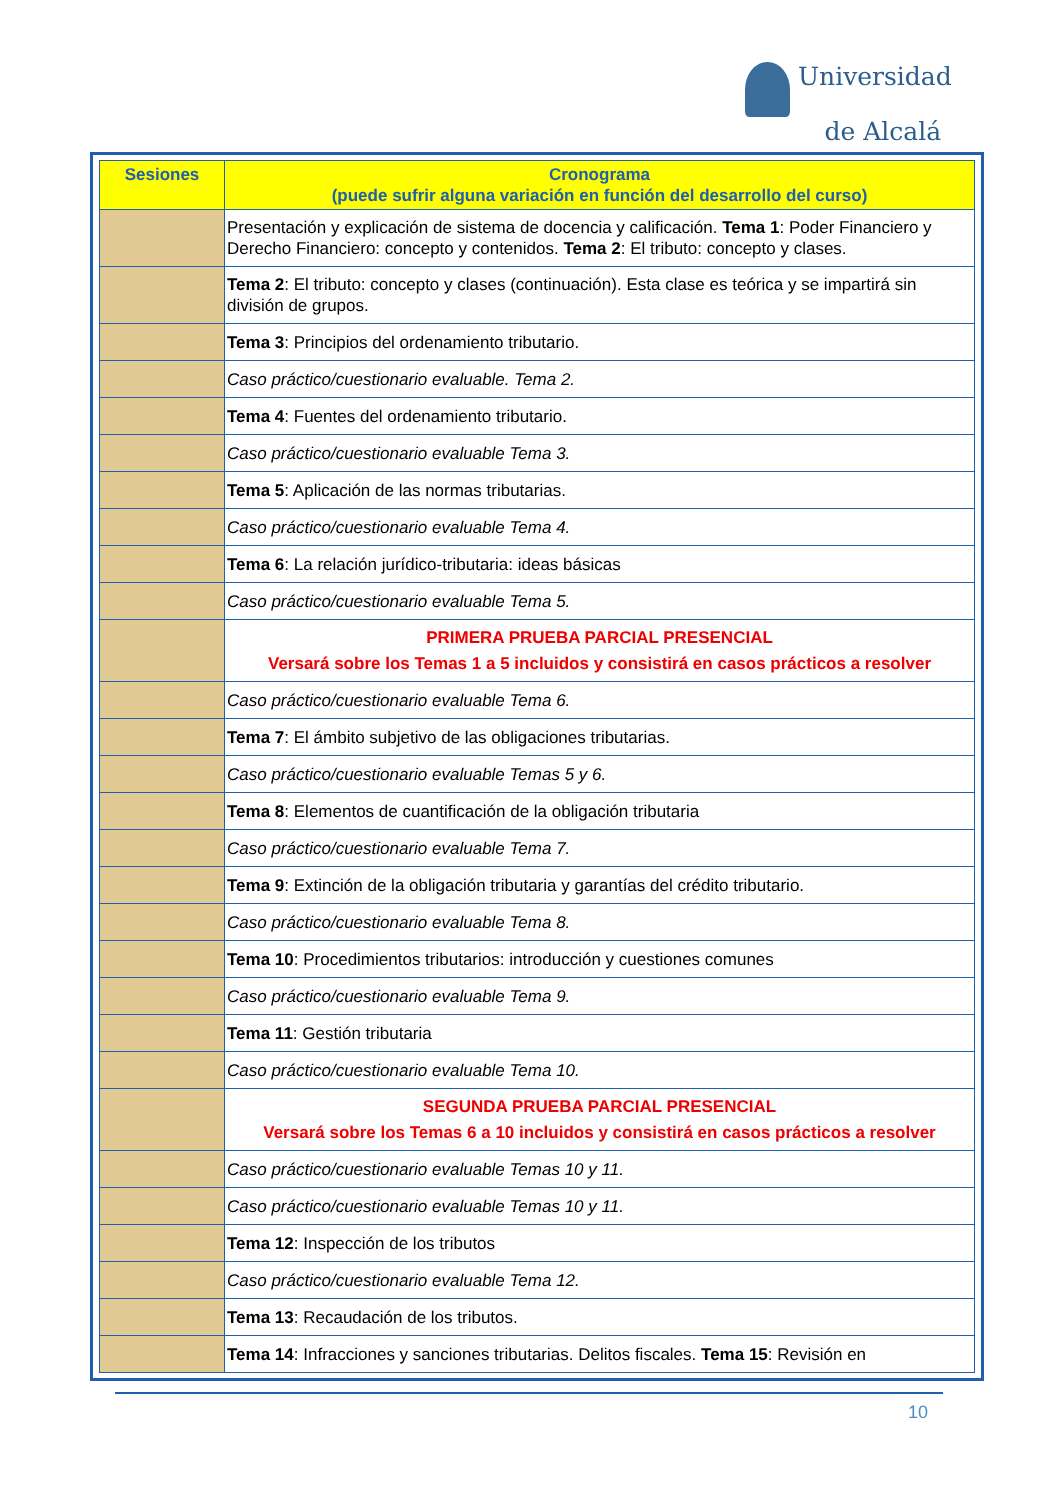Universidad
de Alcalá
| Sesiones | Cronograma (puede sufrir alguna variación en función del desarrollo del curso) |
| --- | --- |
| | Presentación y explicación de sistema de docencia y calificación. Tema 1 : Poder Financiero y Derecho Financiero: concepto y contenidos. Tema 2 : El tributo: concepto y clases. |
| | Tema 2 : El tributo: concepto y clases (continuación). Esta clase es teórica y se impartirá sin división de grupos. |
| | Tema 3 : Principios del ordenamiento tributario. |
| | Caso práctico/cuestionario evaluable. Tema 2. |
| | Tema 4 : Fuentes del ordenamiento tributario. |
| | Caso práctico/cuestionario evaluable Tema 3. |
| | Tema 5 : Aplicación de las normas tributarias. |
| | Caso práctico/cuestionario evaluable Tema 4. |
| | Tema 6 : La relación jurídico-tributaria: ideas básicas |
| | Caso práctico/cuestionario evaluable Tema 5. |
| | PRIMERA PRUEBA PARCIAL PRESENCIAL Versará sobre los Temas 1 a 5 incluidos y consistirá en casos prácticos a resolver |
| | Caso práctico/cuestionario evaluable Tema 6. |
| | Tema 7 : El ámbito subjetivo de las obligaciones tributarias. |
| | Caso práctico/cuestionario evaluable Temas 5 y 6. |
| | Tema 8 : Elementos de cuantificación de la obligación tributaria |
| | Caso práctico/cuestionario evaluable Tema 7. |
| | Tema 9 : Extinción de la obligación tributaria y garantías del crédito tributario. |
| | Caso práctico/cuestionario evaluable Tema 8. |
| | Tema 10 : Procedimientos tributarios: introducción y cuestiones comunes |
| | Caso práctico/cuestionario evaluable Tema 9. |
| | Tema 11 : Gestión tributaria |
| | Caso práctico/cuestionario evaluable Tema 10. |
| | SEGUNDA PRUEBA PARCIAL PRESENCIAL Versará sobre los Temas 6 a 10 incluidos y consistirá en casos prácticos a resolver |
| | Caso práctico/cuestionario evaluable Temas 10 y 11. |
| | Caso práctico/cuestionario evaluable Temas 10 y 11. |
| | Tema 12 : Inspección de los tributos |
| | Caso práctico/cuestionario evaluable Tema 12. |
| | Tema 13 : Recaudación de los tributos. |
| | Tema 14 : Infracciones y sanciones tributarias. Delitos fiscales. Tema 15 : Revisión en |
10